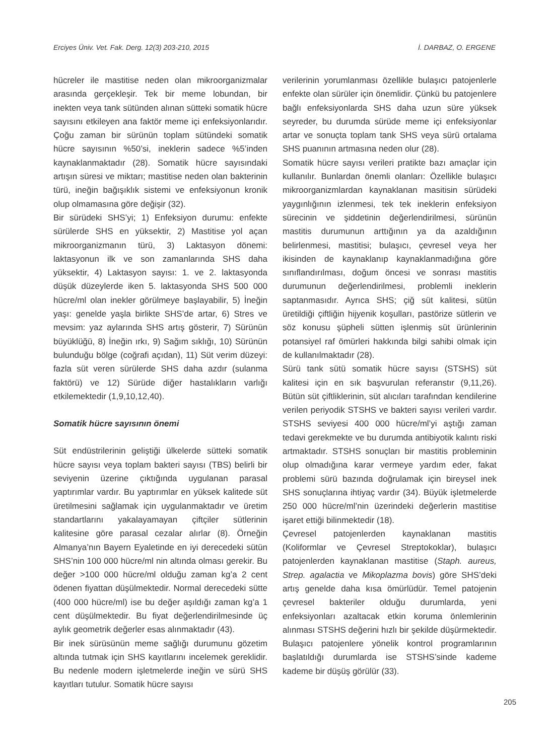Erciyes Üniv. Vet. Fak. Derg. 12(3) 203-210, 2015 İ. DARBAZ, O. ERGENE
hücreler ile mastitise neden olan mikroorganizmalar arasında gerçekleşir. Tek bir meme lobundan, bir inekten veya tank sütünden alınan sütteki somatik hücre sayısını etkileyen ana faktör meme içi enfeksiyonlarıdır. Çoğu zaman bir sürünün toplam sütündeki somatik hücre sayısının %50’si, ineklerin sadece %5’inden kaynaklanmaktadır (28). Somatik hücre sayısındaki artışın süresi ve miktarı; mastitise neden olan bakterinin türü, ineğin bağışıklık sistemi ve enfeksiyonun kronik olup olmamasına göre değişir (32).
Bir sürüdeki SHS’yi; 1) Enfeksiyon durumu: enfekte sürülerde SHS en yüksektir, 2) Mastitise yol açan mikroorganizmanın türü, 3) Laktasyon dönemi: laktasyonun ilk ve son zamanlarında SHS daha yüksektir, 4) Laktasyon sayısı: 1. ve 2. laktasyonda düşük düzeylerde iken 5. laktasyonda SHS 500 000 hücre/ml olan inekler görülmeye başlayabilir, 5) İneğin yaşı: genelde yaşla birlikte SHS’de artar, 6) Stres ve mevsim: yaz aylarında SHS artış gösterir, 7) Sürünün büyüklüğü, 8) İneğin ırkı, 9) Sağım sıklığı, 10) Sürünün bulunduğu bölge (coğrafi açıdan), 11) Süt verim düzeyi: fazla süt veren sürülerde SHS daha azdır (sulanma faktörü) ve 12) Sürüde diğer hastalıkların varlığı etkilemektedir (1,9,10,12,40).
Somatik hücre sayısının önemi
Süt endüstrilerinin geliştiği ülkelerde sütteki somatik hücre sayısı veya toplam bakteri sayısı (TBS) belirli bir seviyenin üzerine çıktığında uygulanan parasal yaptırımlar vardır. Bu yaptırımlar en yüksek kalitede süt üretilmesini sağlamak için uygulanmaktadır ve üretim standartlarını yakalayamayan çiftçiler sütlerinin kalitesine göre parasal cezalar alırlar (8). Örneğin Almanya’nın Bayern Eyaletinde en iyi derecedeki sütün SHS’nin 100 000 hücre/ml nin altında olması gerekir. Bu değer >100 000 hücre/ml olduğu zaman kg’a 2 cent ödenen fiyattan düşülmektedir. Normal derecedeki sütte (400 000 hücre/ml) ise bu değer aşıldığı zaman kg’a 1 cent düşülmektedir. Bu fiyat değerlendirilmesinde üç aylık geometrik değerler esas alınmaktadır (43).
Bir inek sürüsünün meme sağlığı durumunu gözetim altında tutmak için SHS kayıtlarını incelemek gereklidir. Bu nedenle modern işletmelerde ineğin ve sürü SHS kayıtları tutulur. Somatik hücre sayısı
verilerinin yorumlanması özellikle bulaşıcı patojenlerle enfekte olan sürüler için önemlidir. Çünkü bu patojenlere bağlı enfeksiyonlarda SHS daha uzun süre yüksek seyreder, bu durumda sürüde meme içi enfeksiyonlar artar ve sonuçta toplam tank SHS veya sürü ortalama SHS puanının artmasına neden olur (28).
Somatik hücre sayısı verileri pratikte bazı amaçlar için kullanılır. Bunlardan önemli olanları: Özellikle bulaşıcı mikroorganizmlardan kaynaklanan masitisin sürüdeki yaygınlığının izlenmesi, tek tek ineklerin enfeksiyon sürecinin ve şiddetinin değerlendirilmesi, sürünün mastitis durumunun arttığının ya da azaldığının belirlenmesi, mastitisi; bulaşıcı, çevresel veya her ikisinden de kaynaklanıp kaynaklanmadığına göre sınıflandırılması, doğum öncesi ve sonrası mastitis durumunun değerlendirilmesi, problemli ineklerin saptanmasıdır. Ayrıca SHS; çiğ süt kalitesi, sütün üretildiği çiftliğin hijyenik koşulları, pastörize sütlerin ve söz konusu şüpheli sütten işlenmiş süt ürünlerinin potansiyel raf ömürleri hakkında bilgi sahibi olmak için de kullanılmaktadır (28).
Sürü tank sütü somatik hücre sayısı (STSHS) süt kalitesi için en sık başvurulan referanstır (9,11,26). Bütün süt çiftliklerinin, süt alıcıları tarafından kendilerine verilen periyodik STSHS ve bakteri sayısı verileri vardır. STSHS seviyesi 400 000 hücre/ml’yi aştığı zaman tedavi gerekmekte ve bu durumda antibiyotik kalıntı riski artmaktadır. STSHS sonuçları bir mastitis probleminin olup olmadığına karar vermeye yardım eder, fakat problemi sürü bazında doğrulamak için bireysel inek SHS sonuçlarına ihtiyaç vardır (34). Büyük işletmelerde 250 000 hücre/ml’nin üzerindeki değerlerin mastitise işaret ettiği bilinmektedir (18).
Çevresel patojenlerden kaynaklanan mastitis (Koliformlar ve Çevresel Streptokoklar), bulaşıcı patojenlerden kaynaklanan mastitise (Staph. aureus, Strep. agalactia ve Mikoplazma bovis) göre SHS’deki artış genelde daha kısa ömürlüdür. Temel patojenin çevresel bakteriler olduğu durumlarda, yeni enfeksiyonları azaltacak etkin koruma önlemlerinin alınması STSHS değerini hızlı bir şekilde düşürmektedir. Bulaşıcı patojenlere yönelik kontrol programlarının başlatıldığı durumlarda ise STSHS’sinde kademe kademe bir düşüş görülür (33).
205